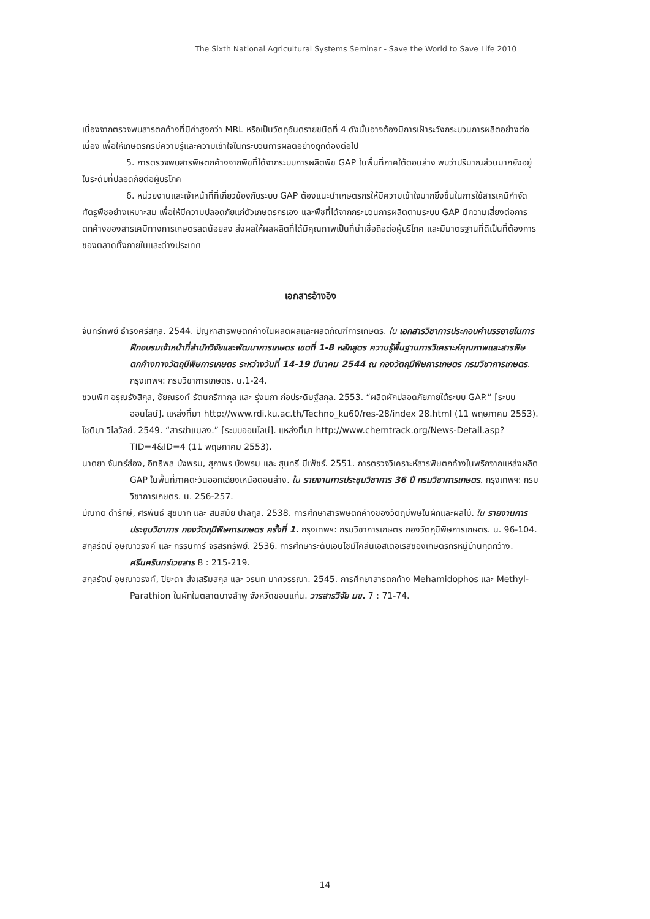The Sixth National Agricultural Systems Seminar - Save the World to Save Life 2010
เนื่องจากตรวจพบสารตกค้างที่มีค่าสูงกว่า MRL หรือเป็นวัตถุอันตรายชนิดที่ 4 ดังนั้นอาจต้องมีการเฝ้าระวังกระบวนการผลิตอย่างต่อเนื่อง เพื่อให้เกษตรกรมีความรู้และความเข้าใจในกระบวนการผลิตอย่างถูกต้องต่อไป
5. การตรวจพบสารพิษตกค้างจากพืชที่ได้จากระบบการผลิตพืช GAP ในพื้นที่ภาคใต้ตอนล่าง พบว่าปริมาณส่วนมากยังอยู่ในระดับที่ปลอดภัยต่อผู้บริโภค
6. หน่วยงานและเจ้าหน้าที่ที่เกี่ยวข้องกับระบบ GAP ต้องแนะนำเกษตรกรให้มีความเข้าใจมากยิ่งขึ้นในการใช้สารเคมีกำจัดศัตรูพืชอย่างเหมาะสม เพื่อให้มีความปลอดภัยแก่ตัวเกษตรกรเอง และพืชที่ได้จากกระบวนการผลิตตามระบบ GAP มีความเสี่ยงต่อการตกค้างของสารเคมีทางการเกษตรลดน้อยลง ส่งผลให้ผลผลิตที่ได้มีคุณภาพเป็นที่น่าเชื่อถือต่อผู้บริโภค และมีมาตรฐานที่ดีเป็นที่ต้องการของตลาดทั้งภายในและต่างประเทศ
เอกสารอ้างอิง
จันทร์ทิพย์ ธำรงศรีสกุล. 2544. ปัญหาสารพิษตกค้างในผลิตผลและผลิตภัณฑ์การเกษตร. ใน เอกสารวิชาการประกอบคำบรรยายในการฝึกอบรมเจ้าหน้าที่สำนักวิจัยและพัฒนาการเกษตร เขตที่ 1-8 หลักสูตร ความรู้พื้นฐานการวิเคราะห์คุณภาพและสารพิษตกค้างทางวัตถุมีพิษการเกษตร ระหว่างวันที่ 14-19 มีนาคม 2544 ณ กองวัตถุมีพิษการเกษตร กรมวิชาการเกษตร. กรุงเทพฯ: กรมวิชาการเกษตร. น.1-24.
ชวนพิศ อรุณรังสิกุล, ชัยณรงค์ รัตนกรีฑากุล และ รุ่งนภา ก่อประดิษฐ์สกุล. 2553. “ผลิตผักปลอดภัยภายใต้ระบบ GAP.” [ระบบออนไลน์]. แหล่งที่มา http://www.rdi.ku.ac.th/Techno_ku60/res-28/index 28.html (11 พฤษภาคม 2553).
โชติมา วิไลวัลย์. 2549. “สารฆ่าแมลง.” [ระบบออนไลน์]. แหล่งที่มา http://www.chemtrack.org/News-Detail.asp?TID=4&ID=4 (11 พฤษภาคม 2553).
นาตยา จันทร์ส่อง, อิทธิพล บ้งพรม, สุภาพร บ้งพรม และ สุนทรี มีเพ็ชร์. 2551. การตรวจวิเคราะห์สารพิษตกค้างในพริกจากแหล่งผลิต GAP ในพื้นที่ภาคตะวันออกเฉียงเหนือตอนล่าง. ใน รายงานการประชุมวิชาการ 36 ปี กรมวิชาการเกษตร. กรุงเทพฯ: กรมวิชาการเกษตร. น. 256-257.
บัณฑิต ดำรักษ์, ศิริพันธ์ สุขมาก และ สมสมัย ปาลกูล. 2538. การศึกษาสารพิษตกค้างของวัตถุมีพิษในผักและผลไม้. ใน รายงานการประชุมวิชาการ กองวัตถุมีพิษการเกษตร ครั้งที่ 1. กรุงเทพฯ: กรมวิชาการเกษตร กองวัตถุมีพิษการเกษตร. น. 96-104.
สกุลรัตน์ อุษณาวรงค์ และ กรรนิการ์ จิรสิริทรัพย์. 2536. การศึกษาระดับเอนไซม์โคลีนเอสเตอเรสของเกษตรกรหมู่บ้านกุดกว้าง. ศรีนครินทร์เวชสาร 8 : 215-219.
สกุลรัตน์ อุษณาวรงค์, ปิยะดา ส่งเสริมสกุล และ วรนท มาศวรรณา. 2545. การศึกษาสารตกค้าง Mehamidophos และ Methyl-Parathion ในผักในตลาดบางลำพู จังหวัดขอนแก่น. วารสารวิจัย มข. 7 : 71-74.
14